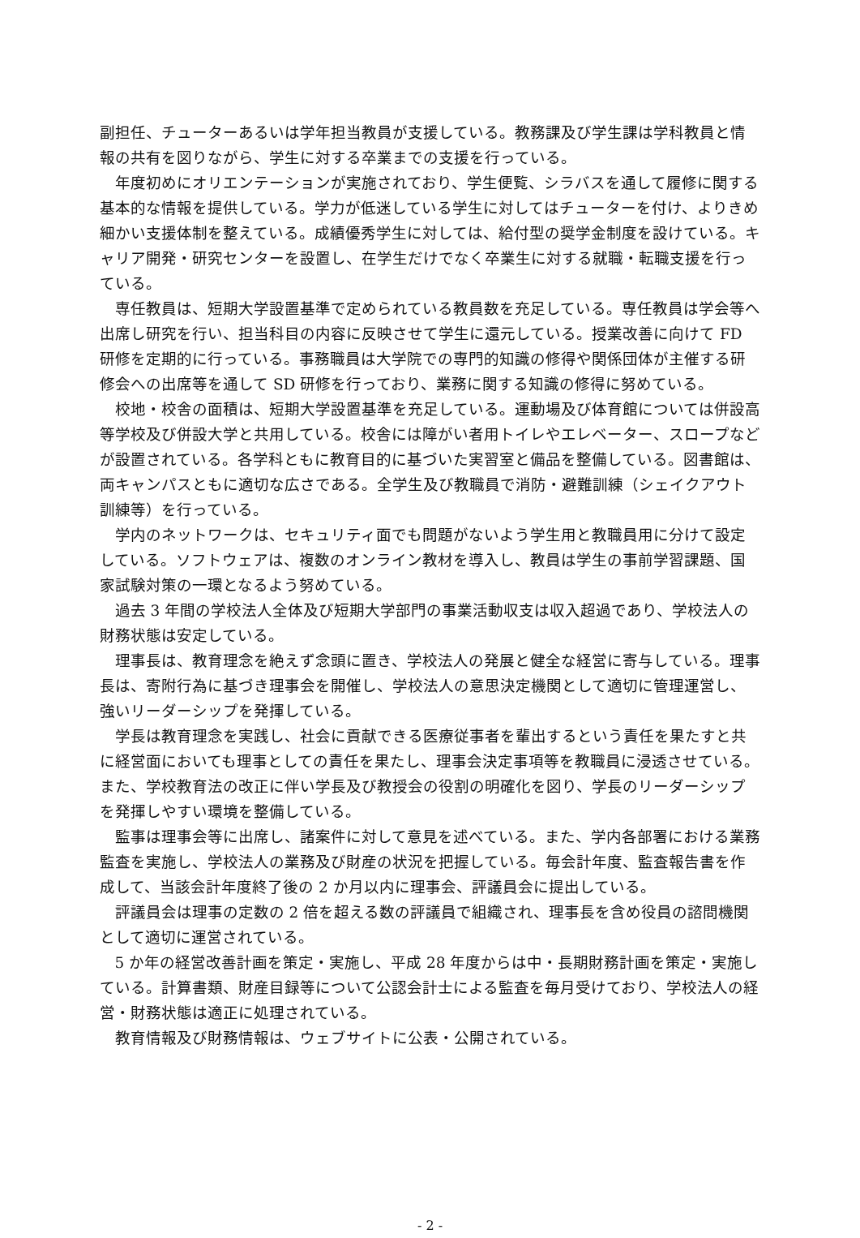副担任、チューターあるいは学年担当教員が支援している。教務課及び学生課は学科教員と情報の共有を図りながら、学生に対する卒業までの支援を行っている。
年度初めにオリエンテーションが実施されており、学生便覧、シラバスを通して履修に関する基本的な情報を提供している。学力が低迷している学生に対してはチューターを付け、よりきめ細かい支援体制を整えている。成績優秀学生に対しては、給付型の奨学金制度を設けている。キャリア開発・研究センターを設置し、在学生だけでなく卒業生に対する就職・転職支援を行っている。
専任教員は、短期大学設置基準で定められている教員数を充足している。専任教員は学会等へ出席し研究を行い、担当科目の内容に反映させて学生に還元している。授業改善に向けて FD 研修を定期的に行っている。事務職員は大学院での専門的知識の修得や関係団体が主催する研修会への出席等を通して SD 研修を行っており、業務に関する知識の修得に努めている。
校地・校舎の面積は、短期大学設置基準を充足している。運動場及び体育館については併設高等学校及び併設大学と共用している。校舎には障がい者用トイレやエレベーター、スロープなどが設置されている。各学科ともに教育目的に基づいた実習室と備品を整備している。図書館は、両キャンパスともに適切な広さである。全学生及び教職員で消防・避難訓練（シェイクアウト訓練等）を行っている。
学内のネットワークは、セキュリティ面でも問題がないよう学生用と教職員用に分けて設定している。ソフトウェアは、複数のオンライン教材を導入し、教員は学生の事前学習課題、国家試験対策の一環となるよう努めている。
過去 3 年間の学校法人全体及び短期大学部門の事業活動収支は収入超過であり、学校法人の財務状態は安定している。
理事長は、教育理念を絶えず念頭に置き、学校法人の発展と健全な経営に寄与している。理事長は、寄附行為に基づき理事会を開催し、学校法人の意思決定機関として適切に管理運営し、強いリーダーシップを発揮している。
学長は教育理念を実践し、社会に貢献できる医療従事者を輩出するという責任を果たすと共に経営面においても理事としての責任を果たし、理事会決定事項等を教職員に浸透させている。また、学校教育法の改正に伴い学長及び教授会の役割の明確化を図り、学長のリーダーシップを発揮しやすい環境を整備している。
監事は理事会等に出席し、諸案件に対して意見を述べている。また、学内各部署における業務監査を実施し、学校法人の業務及び財産の状況を把握している。毎会計年度、監査報告書を作成して、当該会計年度終了後の 2 か月以内に理事会、評議員会に提出している。
評議員会は理事の定数の 2 倍を超える数の評議員で組織され、理事長を含め役員の諮問機関として適切に運営されている。
5 か年の経営改善計画を策定・実施し、平成 28 年度からは中・長期財務計画を策定・実施している。計算書類、財産目録等について公認会計士による監査を毎月受けており、学校法人の経営・財務状態は適正に処理されている。
教育情報及び財務情報は、ウェブサイトに公表・公開されている。
- 2 -